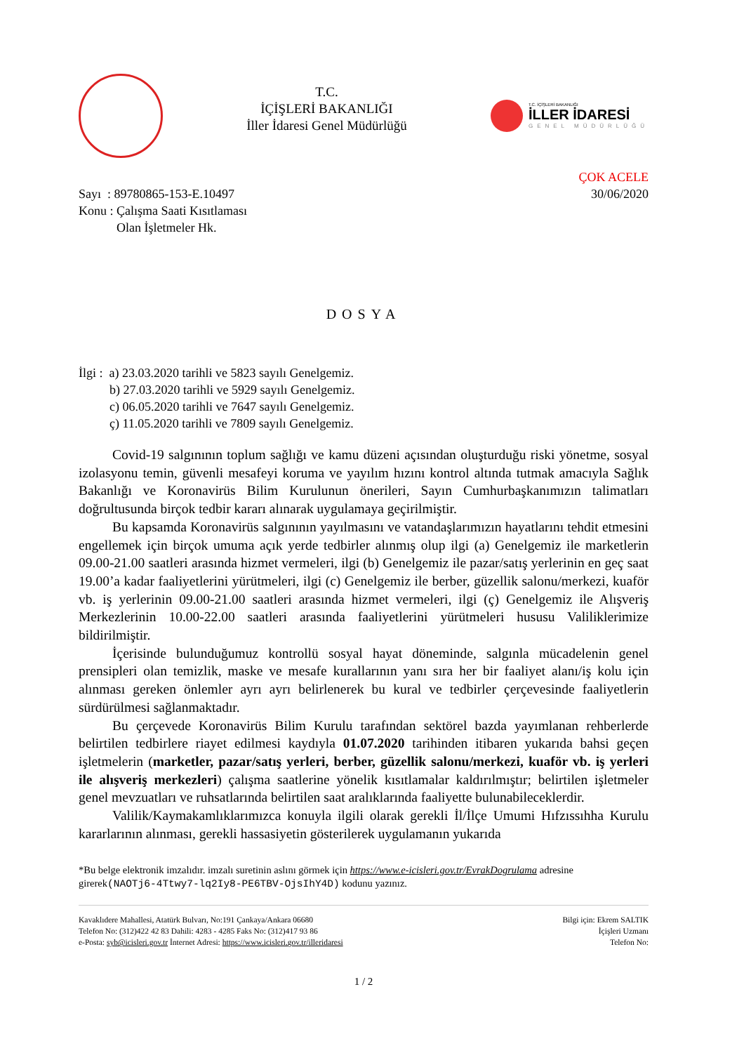T.C.
İÇİŞLERİ BAKANLIĞI
İller İdaresi Genel Müdürlüğü
T.C. İÇİŞLERİ BAKANLIĞI
İLLER İDARESİ
GENEL MÜDÜRLÜĞÜ
Sayı : 89780865-153-E.10497
Konu : Çalışma Saati Kısıtlaması
Olan İşletmeler Hk.
ÇOK ACELE
30/06/2020
DOSYA
İlgi : a) 23.03.2020 tarihli ve 5823 sayılı Genelgemiz.
b) 27.03.2020 tarihli ve 5929 sayılı Genelgemiz.
c) 06.05.2020 tarihli ve 7647 sayılı Genelgemiz.
ç) 11.05.2020 tarihli ve 7809 sayılı Genelgemiz.
Covid-19 salgınının toplum sağlığı ve kamu düzeni açısından oluşturduğu riski yönetme, sosyal izolasyonu temin, güvenli mesafeyi koruma ve yayılım hızını kontrol altında tutmak amacıyla Sağlık Bakanlığı ve Koronavirüs Bilim Kurulunun önerileri, Sayın Cumhurbaşkanımızın talimatları doğrultusunda birçok tedbir kararı alınarak uygulamaya geçirilmiştir.
Bu kapsamda Koronavirüs salgınının yayılmasını ve vatandaşlarımızın hayatlarını tehdit etmesini engellemek için birçok umuma açık yerde tedbirler alınmış olup ilgi (a) Genelgemiz ile marketlerin 09.00-21.00 saatleri arasında hizmet vermeleri, ilgi (b) Genelgemiz ile pazar/satış yerlerinin en geç saat 19.00’a kadar faaliyetlerini yürütmeleri, ilgi (c) Genelgemiz ile berber, güzellik salonu/merkezi, kuaför vb. iş yerlerinin 09.00-21.00 saatleri arasında hizmet vermeleri, ilgi (ç) Genelgemiz ile Alışveriş Merkezlerinin 10.00-22.00 saatleri arasında faaliyetlerini yürütmeleri hususu Valiliklerimize bildirilmiştir.
İçerisinde bulunduğumuz kontrollü sosyal hayat döneminde, salgınla mücadelenin genel prensipleri olan temizlik, maske ve mesafe kurallarının yanı sıra her bir faaliyet alanı/iş kolu için alınması gereken önlemler ayrı ayrı belirlenerek bu kural ve tedbirler çerçevesinde faaliyetlerin sürdürülmesi sağlanmaktadır.
Bu çerçevede Koronavirüs Bilim Kurulu tarafından sektörel bazda yayımlanan rehberlerde belirtilen tedbirlere riayet edilmesi kaydıyla 01.07.2020 tarihinden itibaren yukarıda bahsi geçen işletmelerin (marketler, pazar/satış yerleri, berber, güzellik salonu/merkezi, kuaför vb. iş yerleri ile alışveriş merkezleri) çalışma saatlerine yönelik kısıtlamalar kaldırılmıştır; belirtilen işletmeler genel mevzuatları ve ruhsatlarında belirtilen saat aralıklarında faaliyette bulunabileceklerdir.
Valilik/Kaymakamlıklarımızca konuyla ilgili olarak gerekli İl/İlçe Umumi Hıfzıssıhha Kurulu kararlarının alınması, gerekli hassasiyetin gösterilerek uygulamanın yukarıda
*Bu belge elektronik imzalıdır. imzalı suretinin aslını görmek için https://www.e-icisleri.gov.tr/EvrakDogrulama adresine girerek(NAOTj6-4Ttwy7-lq2Iy8-PE6TBV-OjsIhY4D) kodunu yazınız.
Kavaklıdere Mahallesi, Atatürk Bulvarı, No:191 Çankaya/Ankara 06680
Telefon No: (312)422 42 83 Dahili: 4283 - 4285 Faks No: (312)417 93 86
e-Posta: syb@icisleri.gov.tr İnternet Adresi: https://www.icisleri.gov.tr/illeridaresi
Bilgi için: Ekrem SALTIK
İçişleri Uzmanı
Telefon No:
1 / 2